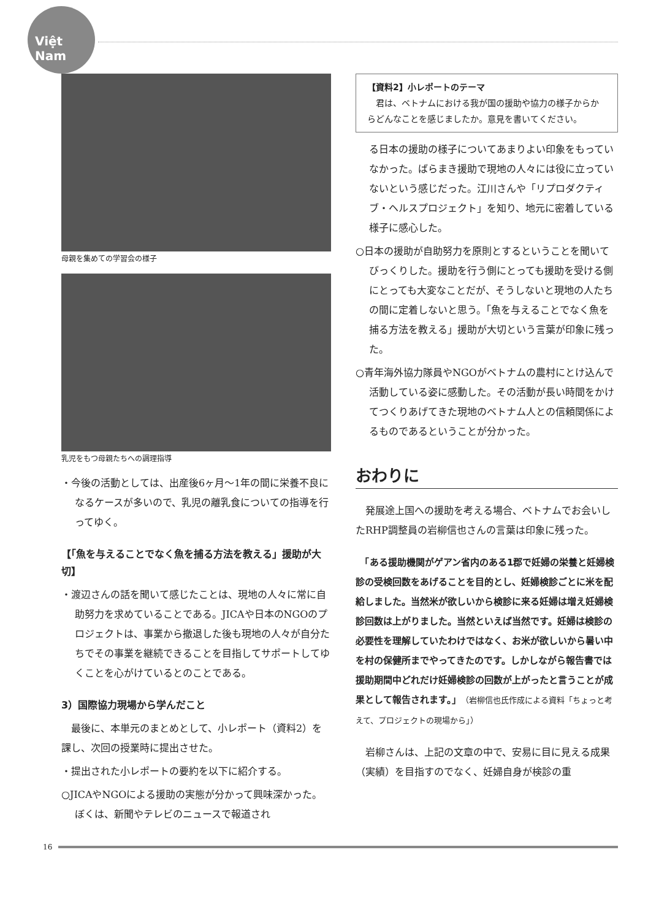Việt Nam
母親を集めての学習会の様子
乳児をもつ母親たちへの調理指導
・今後の活動としては、出産後6ヶ月～1年の間に栄養不良になるケースが多いので、乳児の離乳食についての指導を行ってゆく。
【「魚を与えることでなく魚を捕る方法を教える」援助が大切】
・渡辺さんの話を聞いて感じたことは、現地の人々に常に自助努力を求めていることである。JICAや日本のNGOのプロジェクトは、事業から撤退した後も現地の人々が自分たちでその事業を継続できることを目指してサポートしてゆくことを心がけているとのことである。
3）国際協力現場から学んだこと
　最後に、本単元のまとめとして、小レポート（資料2）を課し、次回の授業時に提出させた。
・提出された小レポートの要約を以下に紹介する。
○JICAやNGOによる援助の実態が分かって興味深かった。ぼくは、新聞やテレビのニュースで報道され
【資料2】小レポートのテーマ
　君は、ベトナムにおける我が国の援助や協力の様子からからどんなことを感じましたか。意見を書いてください。
る日本の援助の様子についてあまりよい印象をもっていなかった。ばらまき援助で現地の人々には役に立っていないという感じだった。江川さんや「リプロダクティブ・ヘルスプロジェクト」を知り、地元に密着している様子に感心した。
○日本の援助が自助努力を原則とするということを聞いてびっくりした。援助を行う側にとっても援助を受ける側にとっても大変なことだが、そうしないと現地の人たちの間に定着しないと思う。「魚を与えることでなく魚を捕る方法を教える」援助が大切という言葉が印象に残った。
○青年海外協力隊員やNGOがベトナムの農村にとけ込んで活動している姿に感動した。その活動が長い時間をかけてつくりあげてきた現地のベトナム人との信頼関係によるものであるということが分かった。
おわりに
　発展途上国への援助を考える場合、ベトナムでお会いしたRHP調整員の岩柳信也さんの言葉は印象に残った。
　「ある援助機関がゲアン省内のある1郡で妊婦の栄養と妊婦検診の受検回数をあげることを目的とし、妊婦検診ごとに米を配給しました。当然米が欲しいから検診に来る妊婦は増え妊婦検診回数は上がりました。当然といえば当然です。妊婦は検診の必要性を理解していたわけではなく、お米が欲しいから暑い中を村の保健所までやってきたのです。しかしながら報告書では援助期間中どれだけ妊婦検診の回数が上がったと言うことが成果として報告されます。」（岩柳信也氏作成による資料「ちょっと考えて、プロジェクトの現場から」）
　岩柳さんは、上記の文章の中で、安易に目に見える成果（実績）を目指すのでなく、妊婦自身が検診の重
16